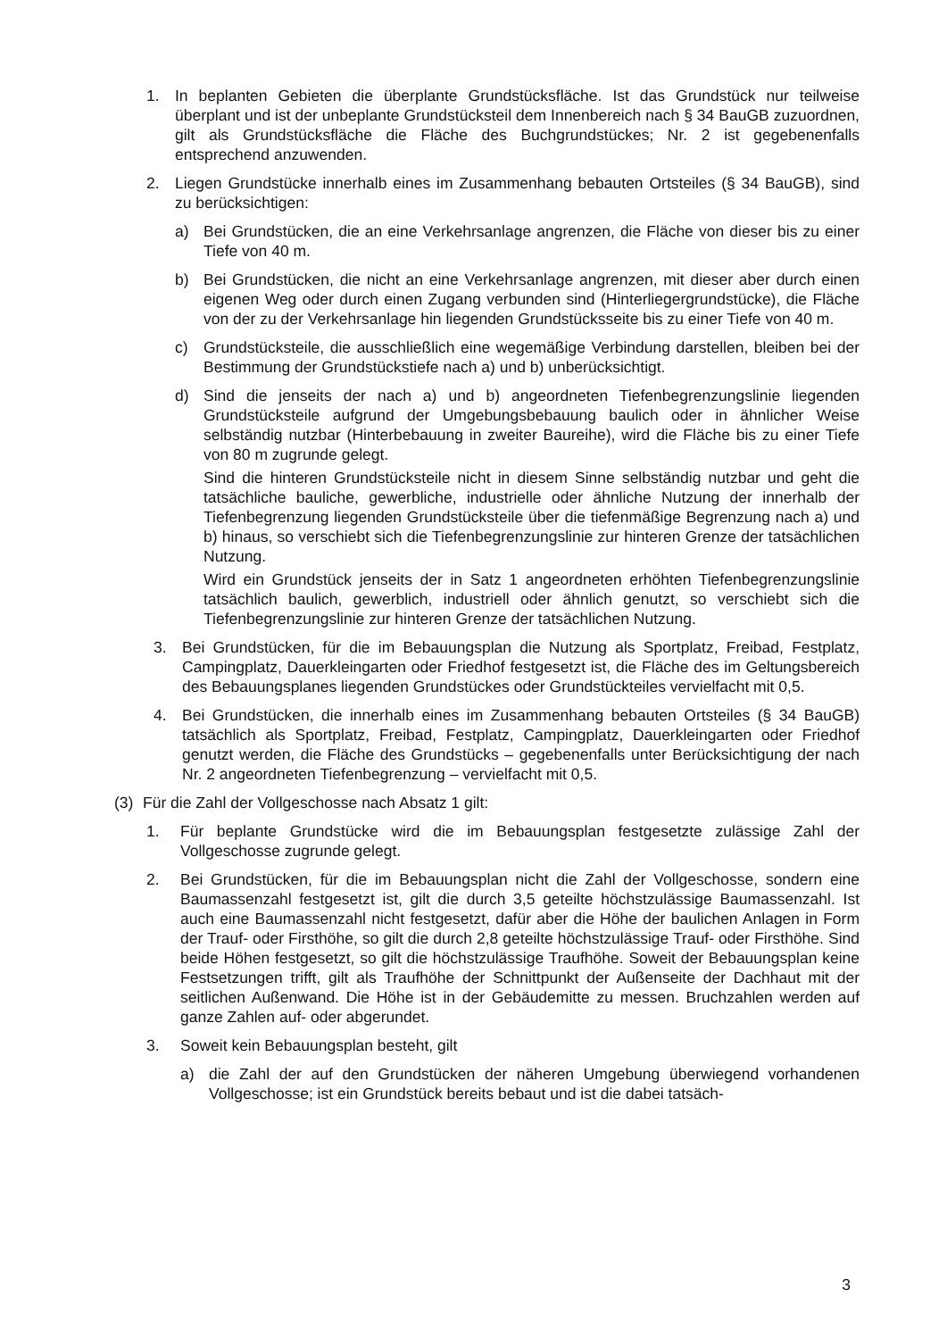1. In beplanten Gebieten die überplante Grundstücksfläche. Ist das Grundstück nur teilweise überplant und ist der unbeplante Grundstücksteil dem Innenbereich nach § 34 BauGB zuzuordnen, gilt als Grundstücksfläche die Fläche des Buchgrundstückes; Nr. 2 ist gegebenenfalls entsprechend anzuwenden.
2. Liegen Grundstücke innerhalb eines im Zusammenhang bebauten Ortsteiles (§ 34 BauGB), sind zu berücksichtigen:
a) Bei Grundstücken, die an eine Verkehrsanlage angrenzen, die Fläche von dieser bis zu einer Tiefe von 40 m.
b) Bei Grundstücken, die nicht an eine Verkehrsanlage angrenzen, mit dieser aber durch einen eigenen Weg oder durch einen Zugang verbunden sind (Hinterlieger­grundstücke), die Fläche von der zu der Verkehrsanlage hin liegenden Grundstücks­seite bis zu einer Tiefe von 40 m.
c) Grundstücksteile, die ausschließlich eine wegemäßige Verbindung darstellen, blei­ben bei der Bestimmung der Grundstückstiefe nach a) und b) unberücksichtigt.
d) Sind die jenseits der nach a) und b) angeordneten Tiefenbegrenzungslinie liegenden Grundstücksteile aufgrund der Umgebungsbebauung baulich oder in ähnlicher Wei­se selbständig nutzbar (Hinterbebauung in zweiter Baureihe), wird die Fläche bis zu einer Tiefe von 80 m zugrunde gelegt.
Sind die hinteren Grundstücksteile nicht in diesem Sinne selbständig nutzbar und geht die tatsächliche bauliche, gewerbliche, industrielle oder ähnliche Nutzung der innerhalb der Tiefenbegrenzung liegenden Grundstücksteile über die tiefenmäßige Begrenzung nach a) und b) hinaus, so verschiebt sich die Tiefenbegrenzungslinie zur hinteren Grenze der tatsächlichen Nutzung.
Wird ein Grundstück jenseits der in Satz 1 angeordneten erhöhten Tiefenbegren­zungslinie tatsächlich baulich, gewerblich, industriell oder ähnlich genutzt, so ver­schiebt sich die Tiefenbegrenzungslinie zur hinteren Grenze der tatsächlichen Nut­zung.
3. Bei Grundstücken, für die im Bebauungsplan die Nutzung als Sportplatz, Freibad, Festplatz, Campingplatz, Dauerkleingarten oder Friedhof festgesetzt ist, die Fläche des im Geltungsbereich des Bebauungsplanes liegenden Grundstückes oder Grundstück­teiles vervielfacht mit 0,5.
4. Bei Grundstücken, die innerhalb eines im Zusammenhang bebauten Ortsteiles (§ 34 BauGB) tatsächlich als Sportplatz, Freibad, Festplatz, Campingplatz, Dauerkleingarten oder Friedhof genutzt werden, die Fläche des Grundstücks – gegebenenfalls unter Be­rücksichtigung der nach Nr. 2 angeordneten Tiefenbegrenzung – vervielfacht mit 0,5.
(3) Für die Zahl der Vollgeschosse nach Absatz 1 gilt:
1. Für beplante Grundstücke wird die im Bebauungsplan festgesetzte zulässige Zahl der Vollgeschosse zugrunde gelegt.
2. Bei Grundstücken, für die im Bebauungsplan nicht die Zahl der Vollgeschosse, sondern eine Baumassenzahl festgesetzt ist, gilt die durch 3,5 geteilte höchstzulässige Baumas­senzahl. Ist auch eine Baumassenzahl nicht festgesetzt, dafür aber die Höhe der bauli­chen Anlagen in Form der Trauf- oder Firsthöhe, so gilt die durch 2,8 geteilte höchstzu­lässige Trauf- oder Firsthöhe. Sind beide Höhen festgesetzt, so gilt die höchstzulässige Traufhöhe. Soweit der Bebauungsplan keine Festsetzungen trifft, gilt als Traufhöhe der Schnittpunkt der Außenseite der Dachhaut mit der seitlichen Außenwand. Die Höhe ist in der Gebäudemitte zu messen. Bruchzahlen werden auf ganze Zahlen auf- oder ab­gerundet.
3. Soweit kein Bebauungsplan besteht, gilt
a) die Zahl der auf den Grundstücken der näheren Umgebung überwiegend vorhan­denen Vollgeschosse; ist ein Grundstück bereits bebaut und ist die dabei tatsäch-
3